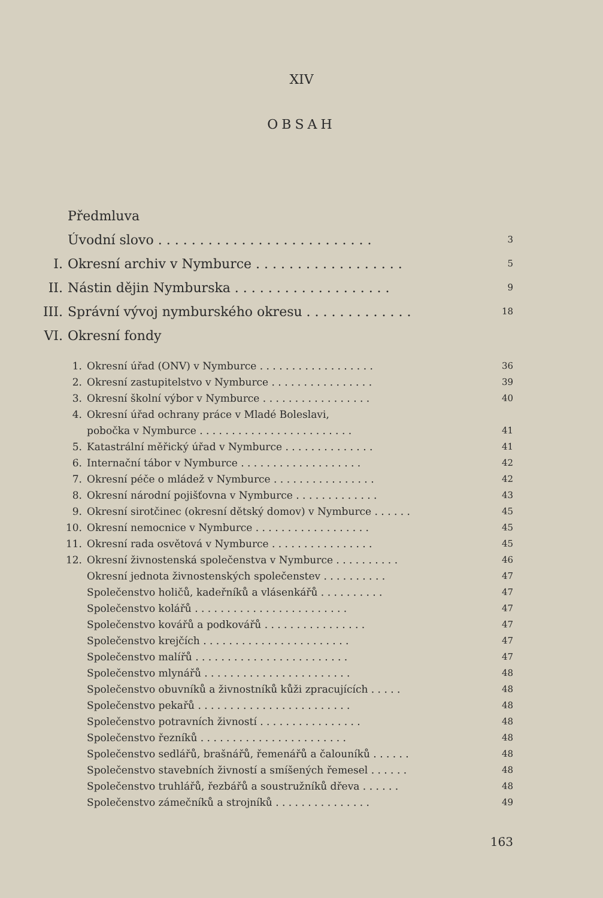XIV
OBSAH
Předmluva
Úvodní slovo . . . . . . . . . . . . . . . . . . . . . . . . . . 3
I. Okresní archiv v Nymburce . . . . . . . . . . . . . . . . . . 5
II. Nástin dějin Nymburska . . . . . . . . . . . . . . . . . . . 9
III. Správní vývoj nymburského okresu . . . . . . . . . . . . . 18
VI. Okresní fondy
1. Okresní úřad (ONV) v Nymburce . . . . . . . . . . . . . . . . . . 36
2. Okresní zastupitelstvo v Nymburce . . . . . . . . . . . . . . . . 39
3. Okresní školní výbor v Nymburce . . . . . . . . . . . . . . . . . 40
4. Okresní úřad ochrany práce v Mladé Boleslavi,
pobočka v Nymburce . . . . . . . . . . . . . . . . . . . . . . . .
41
5. Katastrální měřický úřad v Nymburce . . . . . . . . . . . . . . 41
6. Internační tábor v Nymburce . . . . . . . . . . . . . . . . . . . 42
7. Okresní péče o mládež v Nymburce . . . . . . . . . . . . . . . . 42
8. Okresní národní pojišťovna v Nymburce . . . . . . . . . . . . . 43
9. Okresní sirotčinec (okresní dětský domov) v Nymburce . . . . . . 45
10. Okresní nemocnice v Nymburce . . . . . . . . . . . . . . . . . . 45
11. Okresní rada osvětová v Nymburce . . . . . . . . . . . . . . . . 45
12. Okresní živnostenská společenstva v Nymburce . . . . . . . . . . 46
Okresní jednota živnostenských společenstev . . . . . . . . . . 47
Společenstvo holičů, kadeřníků a vlásenkářů . . . . . . . . . . 47
Společenstvo kolářů . . . . . . . . . . . . . . . . . . . . . . . . 47
Společenstvo kovářů a podkovářů . . . . . . . . . . . . . . . . 47
Společenstvo krejčích . . . . . . . . . . . . . . . . . . . . . . . 47
Společenstvo malířů . . . . . . . . . . . . . . . . . . . . . . . . 47
Společenstvo mlynářů . . . . . . . . . . . . . . . . . . . . . . . 48
Společenstvo obuvníků a živnostníků kůži zpracujících . . . . . 48
Společenstvo pekařů . . . . . . . . . . . . . . . . . . . . . . . . 48
Společenstvo potravních živností . . . . . . . . . . . . . . . . 48
Společenstvo řezníků . . . . . . . . . . . . . . . . . . . . . . . 48
Společenstvo sedlářů, brašnářů, řemenářů a čalouníků . . . . . . 48
Společenstvo stavebních živností a smíšených řemesel . . . . . . 48
Společenstvo truhlářů, řezbářů a soustružníků dřeva . . . . . . 48
Společenstvo zámečníků a strojníků . . . . . . . . . . . . . . . 49
163